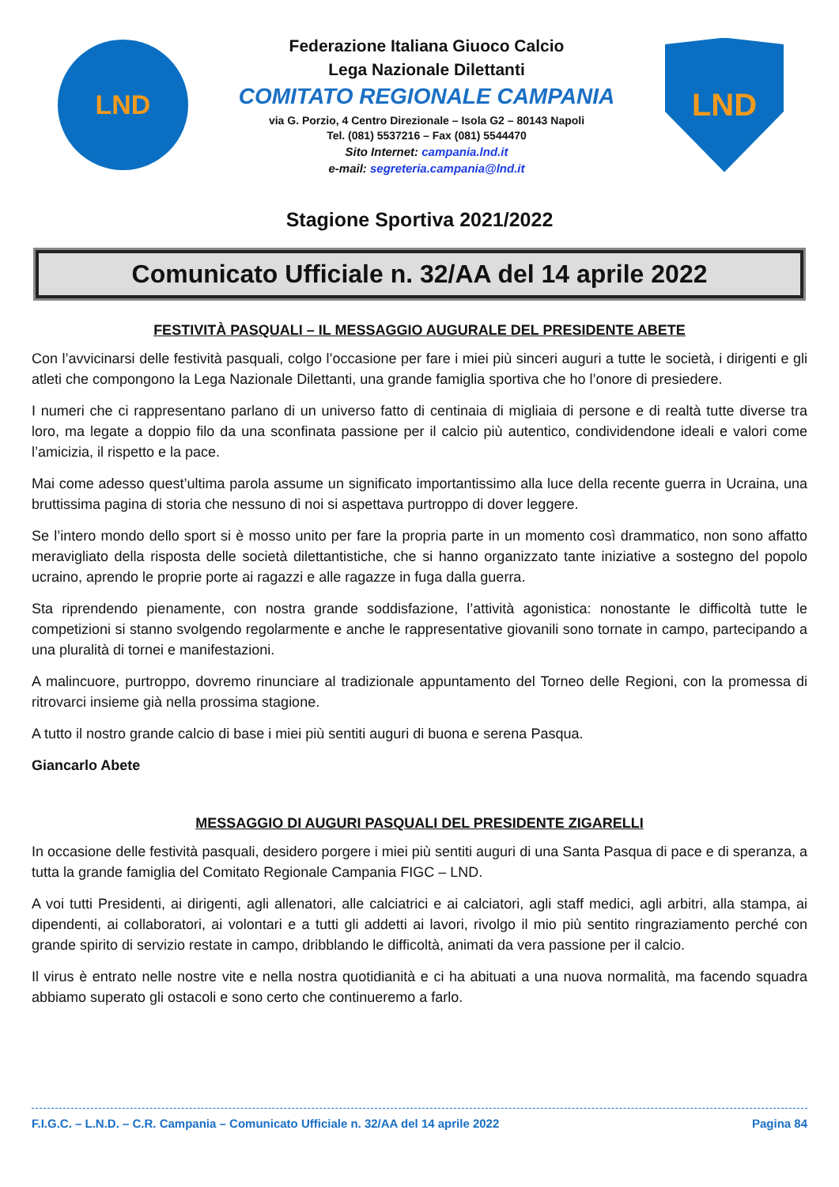LND
Federazione Italiana Giuoco Calcio
Lega Nazionale Dilettanti
COMITATO REGIONALE CAMPANIA
via G. Porzio, 4 Centro Direzionale – Isola G2 – 80143 Napoli
Tel. (081) 5537216 – Fax (081) 5544470
Sito Internet: campania.lnd.it
e-mail: segreteria.campania@lnd.it
LND
Stagione Sportiva 2021/2022
Comunicato Ufficiale n. 32/AA del 14 aprile 2022
FESTIVITÀ PASQUALI – IL MESSAGGIO AUGURALE DEL PRESIDENTE ABETE
Con l’avvicinarsi delle festività pasquali, colgo l’occasione per fare i miei più sinceri auguri a tutte le società, i dirigenti e gli atleti che compongono la Lega Nazionale Dilettanti, una grande famiglia sportiva che ho l’onore di presiedere.
I numeri che ci rappresentano parlano di un universo fatto di centinaia di migliaia di persone e di realtà tutte diverse tra loro, ma legate a doppio filo da una sconfinata passione per il calcio più autentico, condividendone ideali e valori come l’amicizia, il rispetto e la pace.
Mai come adesso quest’ultima parola assume un significato importantissimo alla luce della recente guerra in Ucraina, una bruttissima pagina di storia che nessuno di noi si aspettava purtroppo di dover leggere.
Se l’intero mondo dello sport si è mosso unito per fare la propria parte in un momento così drammatico, non sono affatto meravigliato della risposta delle società dilettantistiche, che si hanno organizzato tante iniziative a sostegno del popolo ucraino, aprendo le proprie porte ai ragazzi e alle ragazze in fuga dalla guerra.
Sta riprendendo pienamente, con nostra grande soddisfazione, l’attività agonistica: nonostante le difficoltà tutte le competizioni si stanno svolgendo regolarmente e anche le rappresentative giovanili sono tornate in campo, partecipando a una pluralità di tornei e manifestazioni.
A malincuore, purtroppo, dovremo rinunciare al tradizionale appuntamento del Torneo delle Regioni, con la promessa di ritrovarci insieme già nella prossima stagione.
A tutto il nostro grande calcio di base i miei più sentiti auguri di buona e serena Pasqua.
Giancarlo Abete
MESSAGGIO DI AUGURI PASQUALI DEL PRESIDENTE ZIGARELLI
In occasione delle festività pasquali, desidero porgere i miei più sentiti auguri di una Santa Pasqua di pace e di speranza, a tutta la grande famiglia del Comitato Regionale Campania FIGC – LND.
A voi tutti Presidenti, ai dirigenti, agli allenatori, alle calciatrici e ai calciatori, agli staff medici, agli arbitri, alla stampa, ai dipendenti, ai collaboratori, ai volontari e a tutti gli addetti ai lavori, rivolgo il mio più sentito ringraziamento perché con grande spirito di servizio restate in campo, dribblando le difficoltà, animati da vera passione per il calcio.
Il virus è entrato nelle nostre vite e nella nostra quotidianità e ci ha abituati a una nuova normalità, ma facendo squadra abbiamo superato gli ostacoli e sono certo che continueremo a farlo.
F.I.G.C. – L.N.D. – C.R. Campania – Comunicato Ufficiale n. 32/AA del 14 aprile 2022 Pagina 84